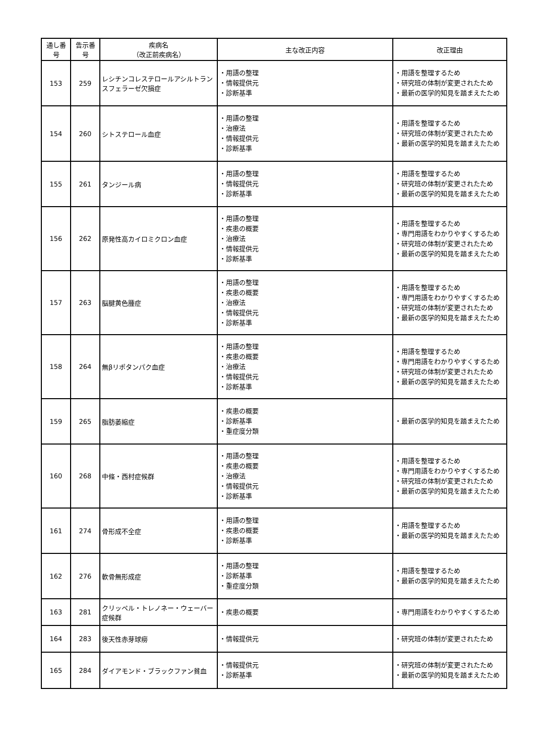| 通し番号 | 告示番号 | 疾病名 （改正前疾病名） | 主な改正内容 | 改正理由 |
| --- | --- | --- | --- | --- |
| 153 | 259 | レシチンコレステロールアシルトランスフェラーゼ欠損症 | ・用語の整理 ・情報提供元 ・診断基準 | ・用語を整理するため ・研究班の体制が変更されたため ・最新の医学的知見を踏まえたため |
| 154 | 260 | シトステロール血症 | ・用語の整理 ・治療法 ・情報提供元 ・診断基準 | ・用語を整理するため ・研究班の体制が変更されたため ・最新の医学的知見を踏まえたため |
| 155 | 261 | タンジール病 | ・用語の整理 ・情報提供元 ・診断基準 | ・用語を整理するため ・研究班の体制が変更されたため ・最新の医学的知見を踏まえたため |
| 156 | 262 | 原発性高カイロミクロン血症 | ・用語の整理 ・疾患の概要 ・治療法 ・情報提供元 ・診断基準 | ・用語を整理するため ・専門用語をわかりやすくするため ・研究班の体制が変更されたため ・最新の医学的知見を踏まえたため |
| 157 | 263 | 脳腱黄色腫症 | ・用語の整理 ・疾患の概要 ・治療法 ・情報提供元 ・診断基準 | ・用語を整理するため ・専門用語をわかりやすくするため ・研究班の体制が変更されたため ・最新の医学的知見を踏まえたため |
| 158 | 264 | 無βリポタンパク血症 | ・用語の整理 ・疾患の概要 ・治療法 ・情報提供元 ・診断基準 | ・用語を整理するため ・専門用語をわかりやすくするため ・研究班の体制が変更されたため ・最新の医学的知見を踏まえたため |
| 159 | 265 | 脂肪萎縮症 | ・疾患の概要 ・診断基準 ・重症度分類 | ・最新の医学的知見を踏まえたため |
| 160 | 268 | 中條・西村症候群 | ・用語の整理 ・疾患の概要 ・治療法 ・情報提供元 ・診断基準 | ・用語を整理するため ・専門用語をわかりやすくするため ・研究班の体制が変更されたため ・最新の医学的知見を踏まえたため |
| 161 | 274 | 骨形成不全症 | ・用語の整理 ・疾患の概要 ・診断基準 | ・用語を整理するため ・最新の医学的知見を踏まえたため |
| 162 | 276 | 軟骨無形成症 | ・用語の整理 ・診断基準 ・重症度分類 | ・用語を整理するため ・最新の医学的知見を踏まえたため |
| 163 | 281 | クリッペル・トレノネー・ウェーバー症候群 | ・疾患の概要 | ・専門用語をわかりやすくするため |
| 164 | 283 | 後天性赤芽球癆 | ・情報提供元 | ・研究班の体制が変更されたため |
| 165 | 284 | ダイアモンド・ブラックファン貧血 | ・情報提供元 ・診断基準 | ・研究班の体制が変更されたため ・最新の医学的知見を踏まえたため |